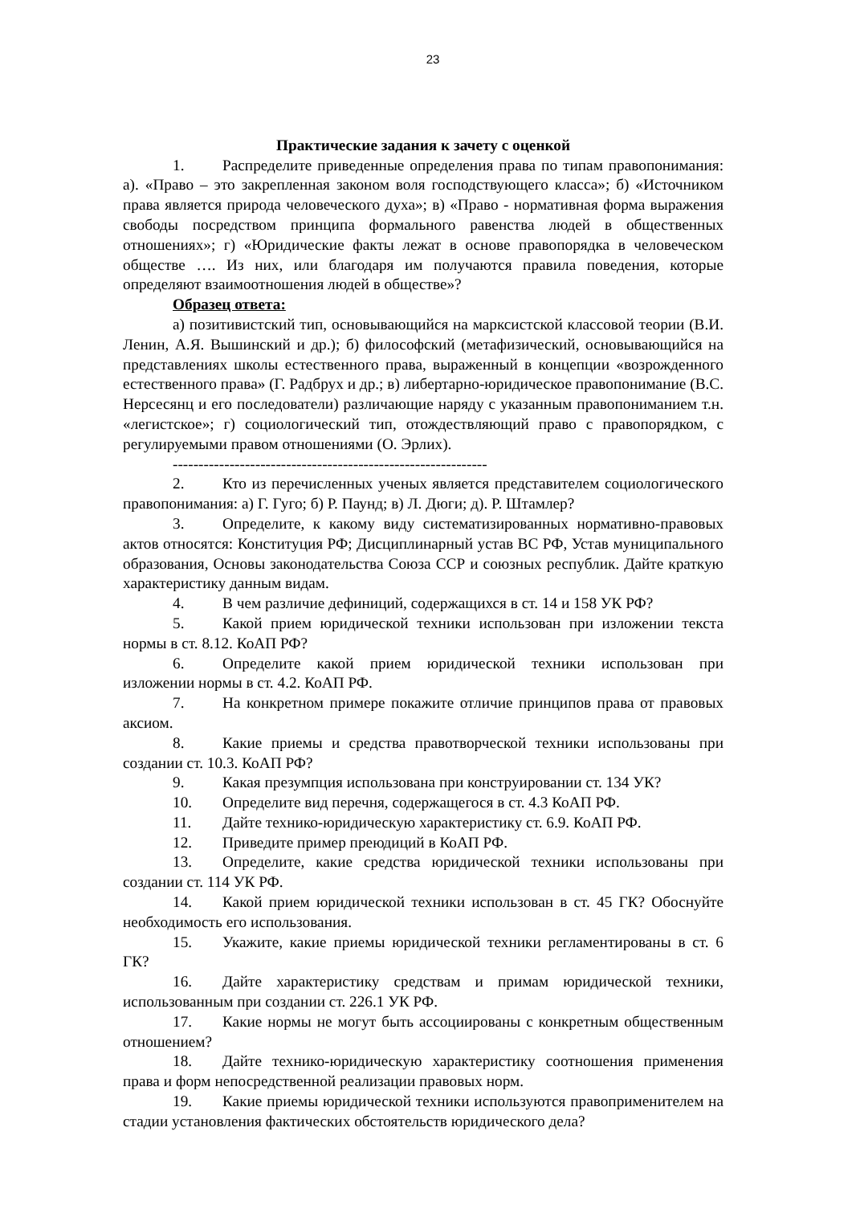23
Практические задания к зачету с оценкой
1. Распределите приведенные определения права по типам правопонимания: а). «Право – это закрепленная законом воля господствующего класса»; б) «Источником права является природа человеческого духа»; в) «Право - нормативная форма выражения свободы посредством принципа формального равенства людей в общественных отношениях»; г) «Юридические факты лежат в основе правопорядка в человеческом обществе …. Из них, или благодаря им получаются правила поведения, которые определяют взаимоотношения людей в обществе»?
Образец ответа:
а) позитивистский тип, основывающийся на марксистской классовой теории (В.И. Ленин, А.Я. Вышинский и др.); б) философский (метафизический, основывающийся на представлениях школы естественного права, выраженный в концепции «возрожденного естественного права» (Г. Радбрух и др.; в) либертарно-юридическое правопонимание (В.С. Нерсесянц и его последователи) различающие наряду с указанным правопониманием т.н. «легистское»; г) социологический тип, отождествляющий право с правопорядком, с регулируемыми правом отношениями (О. Эрлих).
-------------------------------------------------------------
2. Кто из перечисленных ученых является представителем социологического правопонимания: а) Г. Гуго; б) Р. Паунд; в) Л. Дюги; д). Р. Штамлер?
3. Определите, к какому виду систематизированных нормативно-правовых актов относятся: Конституция РФ; Дисциплинарный устав ВС РФ, Устав муниципального образования, Основы законодательства Союза ССР и союзных республик. Дайте краткую характеристику данным видам.
4. В чем различие дефиниций, содержащихся в ст. 14 и 158 УК РФ?
5. Какой прием юридической техники использован при изложении текста нормы в ст. 8.12. КоАП РФ?
6. Определите какой прием юридической техники использован при изложении нормы в ст. 4.2. КоАП РФ.
7. На конкретном примере покажите отличие принципов права от правовых аксиом.
8. Какие приемы и средства правотворческой техники использованы при создании ст. 10.3. КоАП РФ?
9. Какая презумпция использована при конструировании ст. 134 УК?
10. Определите вид перечня, содержащегося в ст. 4.3 КоАП РФ.
11. Дайте технико-юридическую характеристику ст. 6.9. КоАП РФ.
12. Приведите пример преюдиций в КоАП РФ.
13. Определите, какие средства юридической техники использованы при создании ст. 114 УК РФ.
14. Какой прием юридической техники использован в ст. 45 ГК? Обоснуйте необходимость его использования.
15. Укажите, какие приемы юридической техники регламентированы в ст. 6 ГК?
16. Дайте характеристику средствам и примам юридической техники, использованным при создании ст. 226.1 УК РФ.
17. Какие нормы не могут быть ассоциированы с конкретным общественным отношением?
18. Дайте технико-юридическую характеристику соотношения применения права и форм непосредственной реализации правовых норм.
19. Какие приемы юридической техники используются правоприменителем на стадии установления фактических обстоятельств юридического дела?